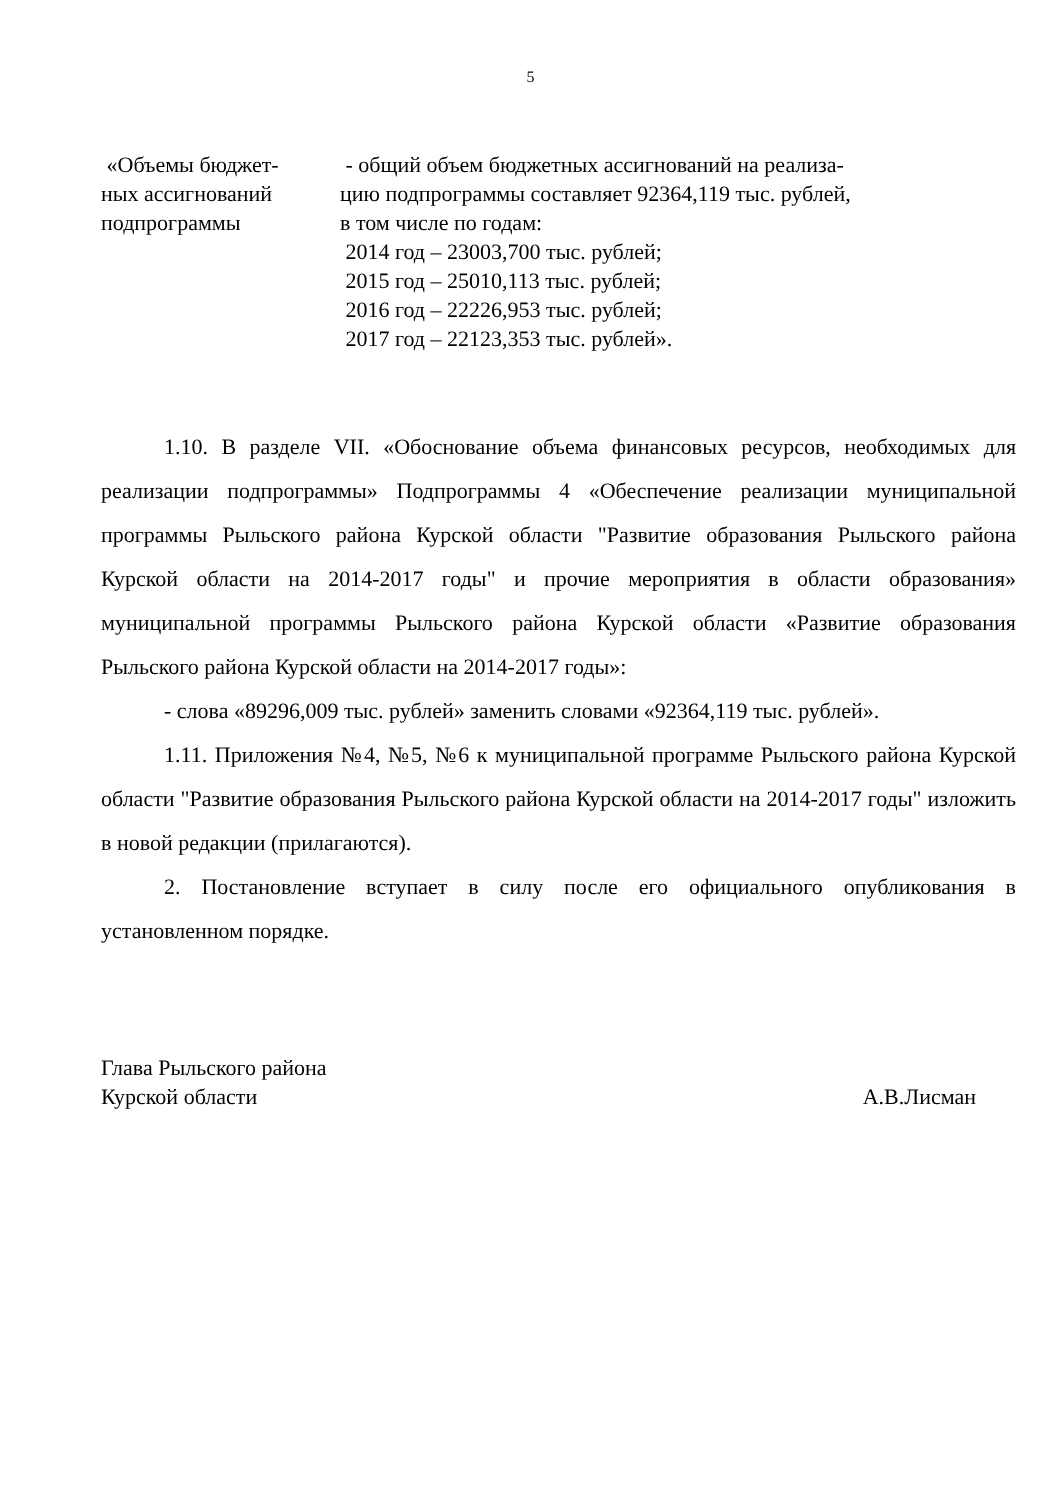5
| «Объемы бюджет- ных ассигнований подпрограммы | - общий объем бюджетных ассигнований на реализа- цию подпрограммы составляет 92364,119 тыс. рублей, в том числе по годам: 2014 год – 23003,700 тыс. рублей; 2015 год – 25010,113 тыс. рублей; 2016 год – 22226,953 тыс. рублей; 2017 год – 22123,353 тыс. рублей». |
1.10. В разделе VII. «Обоснование объема финансовых ресурсов, необходимых для реализации подпрограммы» Подпрограммы 4 «Обеспечение реализации муниципальной программы Рыльского района Курской области "Развитие образования Рыльского района Курской области на 2014-2017 годы" и прочие мероприятия в области образования» муниципальной программы Рыльского района Курской области «Развитие образования Рыльского района Курской области на 2014-2017 годы»:
- слова «89296,009 тыс. рублей» заменить словами «92364,119 тыс. рублей».
1.11. Приложения №4, №5, №6 к муниципальной программе Рыльского района Курской области "Развитие образования Рыльского района Курской области на 2014-2017 годы" изложить в новой редакции (прилагаются).
2. Постановление вступает в силу после его официального опубликования в установленном порядке.
Глава Рыльского района
Курской области
А.В.Лисман